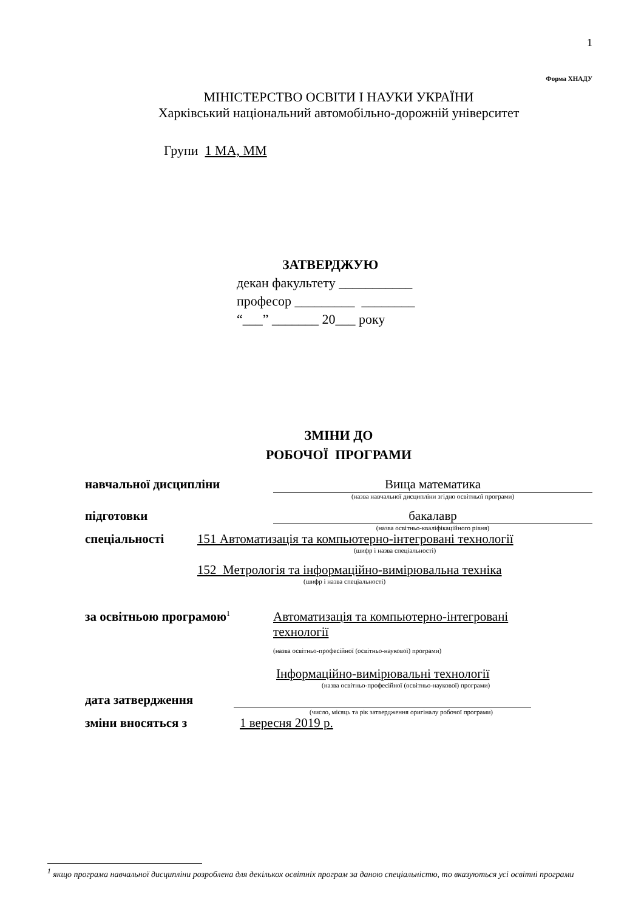1
Форма ХНАДУ
МІНІСТЕРСТВО ОСВІТИ І НАУКИ УКРАЇНИ
Харківський національний автомобільно-дорожній університет
Групи 1 МА, ММ
ЗАТВЕРДЖУЮ
декан факультету ___________
професор _________ ________
“___” _______ 20___ року
ЗМІНИ ДО
РОБОЧОЇ ПРОГРАМИ
навчальної дисципліни Вища математика
(назва навчальної дисципліни згідно освітньої програми)
підготовки бакалавр
(назва освітньо-кваліфікаційного рівня)
спеціальності 151 Автоматизація та компьютерно-інтегровані технології
(шифр і назва спеціальності)
152 Метрологія та інформаційно-вимірювальна техніка
(шифр і назва спеціальності)
за освітньою програмою<sup>1</sup> Автоматизація та компьютерно-інтегровані технології
(назва освітньо-професійної (освітньо-наукової) програми)
Інформаційно-вимірювальні технології
(назва освітньо-професійної (освітньо-наукової) програми)
дата затвердження
(число, місяць та рік затвердження оригіналу робочої програми)
зміни вносяться з 1 вересня 2019 р.
<sup>1</sup> якщо програма навчальної дисципліни розроблена для декількох освітніх програм за даною спеціальністю, то вказуються усі освітні програми